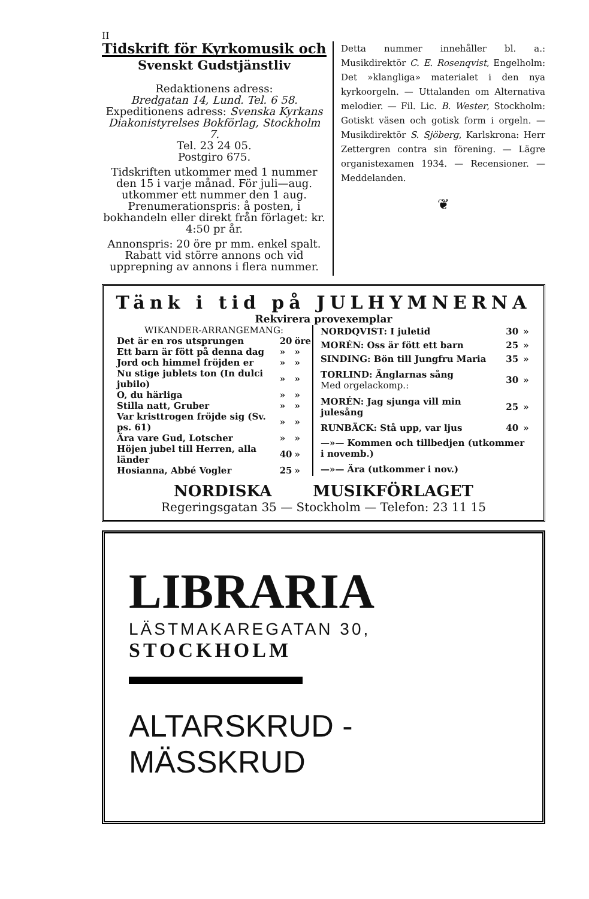II
Tidskrift för Kyrkomusik och
Svenskt Gudstjänstliv
Redaktionens adress:
Bredgatan 14, Lund. Tel. 6 58.
Expeditionens adress: Svenska Kyrkans Diakonistyrelses Bokförlag, Stockholm 7.
Tel. 23 24 05.
Postgiro 675.
Tidskriften utkommer med 1 nummer den 15 i varje månad. För juli—aug. utkommer ett nummer den 1 aug. Prenumerationspris: å posten, i bokhandeln eller direkt från förlaget: kr. 4:50 pr år.
Annonspris: 20 öre pr mm. enkel spalt. Rabatt vid större annons och vid upprepning av annons i flera nummer.
Detta nummer innehåller bl. a.: Musikdirektör C. E. Rosenqvist, Engelholm: Det »klangliga» materialet i den nya kyrkoorgeln. — Uttalanden om Alternativa melodier. — Fil. Lic. B. Wester, Stockholm: Gotiskt väsen och gotisk form i orgeln. — Musikdirektör S. Sjöberg, Karlskrona: Herr Zettergren contra sin förening. — Lägre organistexamen 1934. — Recensioner. — Meddelanden.
❦
Tänk i tid på JULHYMNERNA
Rekvirera provexemplar
| WIKANDER-ARRANGEMANG: | | |
| Det är en ros utsprungen | 20 | öre |
| Ett barn är fött på denna dag | » | » |
| Jord och himmel fröjden er | » | » |
| Nu stige jublets ton (In dulci jubilo) | » | » |
| O, du härliga | » | » |
| Stilla natt, Gruber | » | » |
| Var kristtrogen fröjde sig (Sv. ps. 61) | » | » |
| Ära vare Gud, Lotscher | » | » |
| Höjen jubel till Herren, alla länder | 40 | » |
| Hosianna, Abbé Vogler | 25 | » |
| NORDQVIST: I juletid | 30 | » |
| MORÉN: Oss är fött ett barn | 25 | » |
| SINDING: Bön till Jungfru Maria | 35 | » |
| TORLIND: Änglarnas sång Med orgelackomp.: | 30 | » |
| MORÉN: Jag sjunga vill min julesång | 25 | » |
| RUNBÄCK: Stå upp, var ljus | 40 | » |
| —»— Kommen och tillbedjen (utkommer i novemb.) | | |
| —»— Ära (utkommer i nov.) | | |
NORDISKA MUSIKFÖRLAGET
Regeringsgatan 35 — Stockholm — Telefon: 23 11 15
LIBRARIA
LÄSTMAKAREGATAN 30,
STOCKHOLM
ALTARSKRUD - MÄSSKRUD